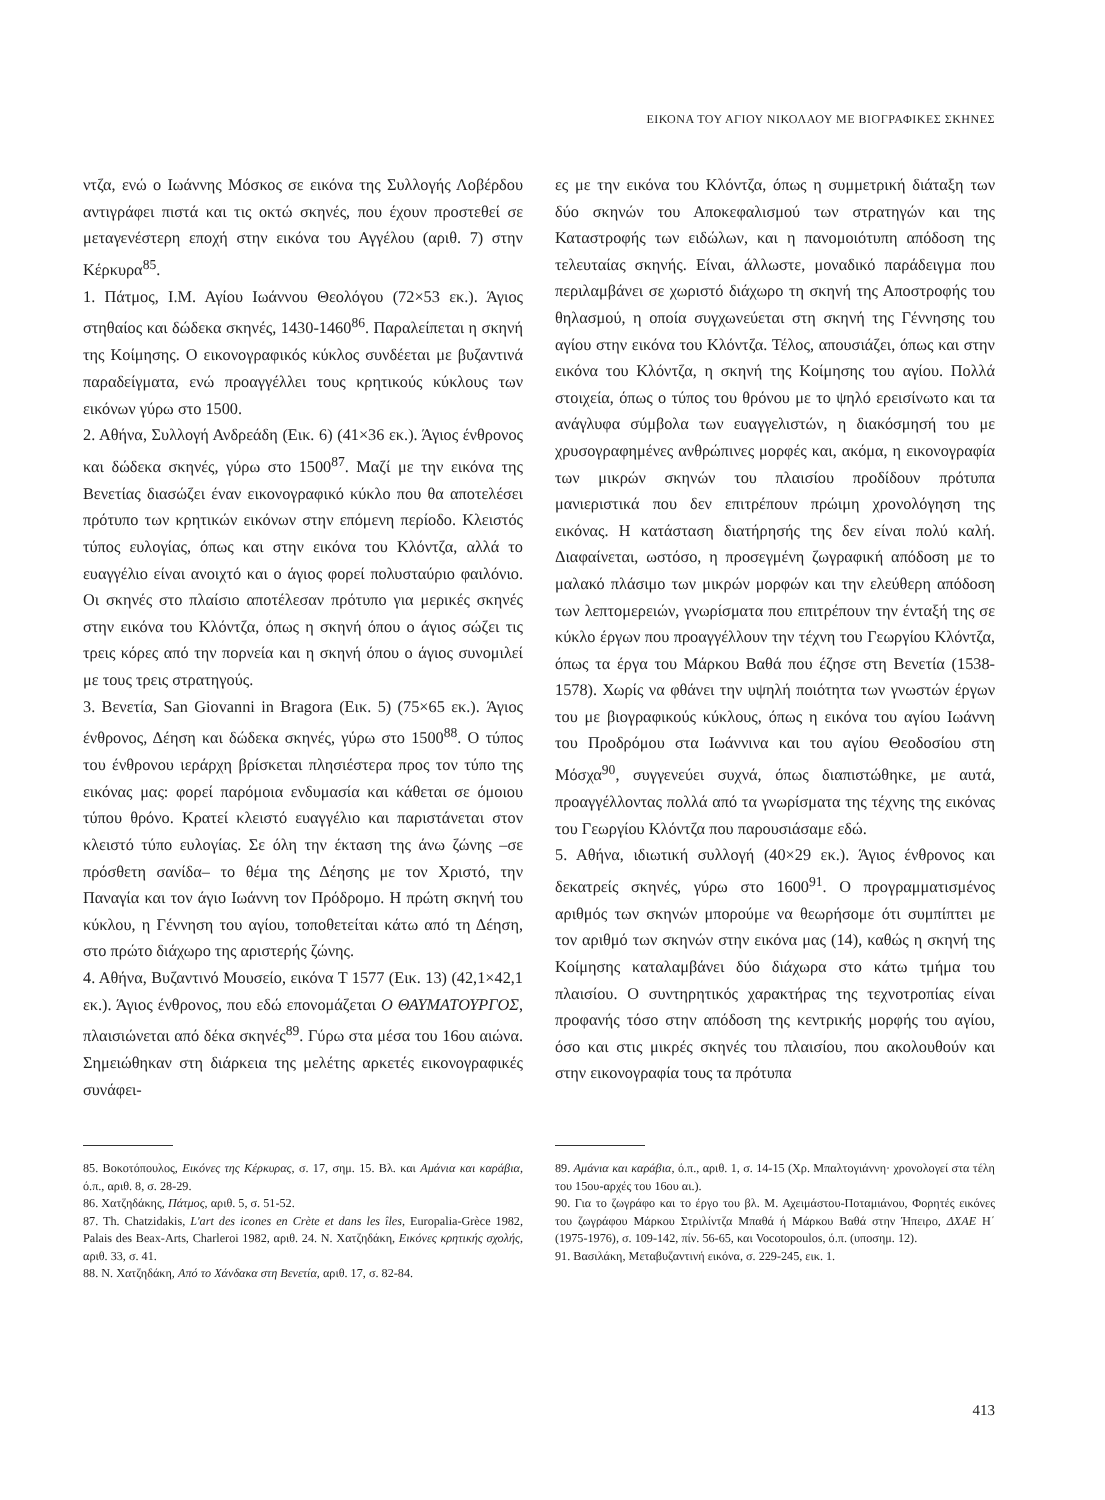ΕΙΚΟΝΑ ΤΟΥ ΑΓΙΟΥ ΝΙΚΟΛΑΟΥ ΜΕ ΒΙΟΓΡΑΦΙΚΕΣ ΣΚΗΝΕΣ
ντζα, ενώ ο Ιωάννης Μόσκος σε εικόνα της Συλλογής Λοβέρδου αντιγράφει πιστά και τις οκτώ σκηνές, που έχουν προστεθεί σε μεταγενέστερη εποχή στην εικόνα του Αγγέλου (αριθ. 7) στην Κέρκυρα<sup>85</sup>.
1. Πάτμος, Ι.Μ. Αγίου Ιωάννου Θεολόγου (72×53 εκ.). Άγιος στηθαίος και δώδεκα σκηνές, 1430-1460<sup>86</sup>. Παραλείπεται η σκηνή της Κοίμησης. Ο εικονογραφικός κύκλος συνδέεται με βυζαντινά παραδείγματα, ενώ προαγγέλλει τους κρητικούς κύκλους των εικόνων γύρω στο 1500.
2. Αθήνα, Συλλογή Ανδρεάδη (Εικ. 6) (41×36 εκ.). Άγιος ένθρονος και δώδεκα σκηνές, γύρω στο 1500<sup>87</sup>. Μαζί με την εικόνα της Βενετίας διασώζει έναν εικονογραφικό κύκλο που θα αποτελέσει πρότυπο των κρητικών εικόνων στην επόμενη περίοδο. Κλειστός τύπος ευλογίας, όπως και στην εικόνα του Κλόντζα, αλλά το ευαγγέλιο είναι ανοιχτό και ο άγιος φορεί πολυσταύριο φαιλόνιο. Οι σκηνές στο πλαίσιο αποτέλεσαν πρότυπο για μερικές σκηνές στην εικόνα του Κλόντζα, όπως η σκηνή όπου ο άγιος σώζει τις τρεις κόρες από την πορνεία και η σκηνή όπου ο άγιος συνομιλεί με τους τρεις στρατηγούς.
3. Βενετία, San Giovanni in Bragora (Εικ. 5) (75×65 εκ.). Άγιος ένθρονος, Δέηση και δώδεκα σκηνές, γύρω στο 1500<sup>88</sup>. Ο τύπος του ένθρονου ιεράρχη βρίσκεται πλησιέστερα προς τον τύπο της εικόνας μας: φορεί παρόμοια ενδυμασία και κάθεται σε όμοιου τύπου θρόνο. Κρατεί κλειστό ευαγγέλιο και παριστάνεται στον κλειστό τύπο ευλογίας. Σε όλη την έκταση της άνω ζώνης –σε πρόσθετη σανίδα– το θέμα της Δέησης με τον Χριστό, την Παναγία και τον άγιο Ιωάννη τον Πρόδρομο. Η πρώτη σκηνή του κύκλου, η Γέννηση του αγίου, τοποθετείται κάτω από τη Δέηση, στο πρώτο διάχωρο της αριστερής ζώνης.
4. Αθήνα, Βυζαντινό Μουσείο, εικόνα Τ 1577 (Εικ. 13) (42,1×42,1 εκ.). Άγιος ένθρονος, που εδώ επονομάζεται Ο ΘΑΥΜΑΤΟΥΡΓΟΣ, πλαισιώνεται από δέκα σκηνές<sup>89</sup>. Γύρω στα μέσα του 16ου αιώνα. Σημειώθηκαν στη διάρκεια της μελέτης αρκετές εικονογραφικές συνάφει-
ες με την εικόνα του Κλόντζα, όπως η συμμετρική διάταξη των δύο σκηνών του Αποκεφαλισμού των στρατηγών και της Καταστροφής των ειδώλων, και η πανομοιότυπη απόδοση της τελευταίας σκηνής. Είναι, άλλωστε, μοναδικό παράδειγμα που περιλαμβάνει σε χωριστό διάχωρο τη σκηνή της Αποστροφής του θηλασμού, η οποία συγχωνεύεται στη σκηνή της Γέννησης του αγίου στην εικόνα του Κλόντζα. Τέλος, απουσιάζει, όπως και στην εικόνα του Κλόντζα, η σκηνή της Κοίμησης του αγίου. Πολλά στοιχεία, όπως ο τύπος του θρόνου με το ψηλό ερεισίνωτο και τα ανάγλυφα σύμβολα των ευαγγελιστών, η διακόσμησή του με χρυσογραφημένες ανθρώπινες μορφές και, ακόμα, η εικονογραφία των μικρών σκηνών του πλαισίου προδίδουν πρότυπα μανιεριστικά που δεν επιτρέπουν πρώιμη χρονολόγηση της εικόνας. Η κατάσταση διατήρησής της δεν είναι πολύ καλή. Διαφαίνεται, ωστόσο, η προσεγμένη ζωγραφική απόδοση με το μαλακό πλάσιμο των μικρών μορφών και την ελεύθερη απόδοση των λεπτομερειών, γνωρίσματα που επιτρέπουν την ένταξή της σε κύκλο έργων που προαγγέλλουν την τέχνη του Γεωργίου Κλόντζα, όπως τα έργα του Μάρκου Βαθά που έζησε στη Βενετία (1538-1578). Χωρίς να φθάνει την υψηλή ποιότητα των γνωστών έργων του με βιογραφικούς κύκλους, όπως η εικόνα του αγίου Ιωάννη του Προδρόμου στα Ιωάννινα και του αγίου Θεοδοσίου στη Μόσχα<sup>90</sup>, συγγενεύει συχνά, όπως διαπιστώθηκε, με αυτά, προαγγέλλοντας πολλά από τα γνωρίσματα της τέχνης της εικόνας του Γεωργίου Κλόντζα που παρουσιάσαμε εδώ.
5. Αθήνα, ιδιωτική συλλογή (40×29 εκ.). Άγιος ένθρονος και δεκατρείς σκηνές, γύρω στο 1600<sup>91</sup>. Ο προγραμματισμένος αριθμός των σκηνών μπορούμε να θεωρήσομε ότι συμπίπτει με τον αριθμό των σκηνών στην εικόνα μας (14), καθώς η σκηνή της Κοίμησης καταλαμβάνει δύο διάχωρα στο κάτω τμήμα του πλαισίου. Ο συντηρητικός χαρακτήρας της τεχνοτροπίας είναι προφανής τόσο στην απόδοση της κεντρικής μορφής του αγίου, όσο και στις μικρές σκηνές του πλαισίου, που ακολουθούν και στην εικονογραφία τους τα πρότυπα
85. Βοκοτόπουλος, Εικόνες της Κέρκυρας, σ. 17, σημ. 15. Βλ. και Αμάνια και καράβια, ό.π., αριθ. 8, σ. 28-29.
86. Χατζηδάκης, Πάτμος, αριθ. 5, σ. 51-52.
87. Th. Chatzidakis, L'art des icones en Crète et dans les îles, Europalia-Grèce 1982, Palais des Beax-Arts, Charleroi 1982, αριθ. 24. Ν. Χατζηδάκη, Εικόνες κρητικής σχολής, αριθ. 33, σ. 41.
88. Ν. Χατζηδάκη, Από το Χάνδακα στη Βενετία, αριθ. 17, σ. 82-84.
89. Αμάνια και καράβια, ό.π., αριθ. 1, σ. 14-15 (Χρ. Μπαλτογιάννη· χρονολογεί στα τέλη του 15ου-αρχές του 16ου αι.).
90. Για το ζωγράφο και το έργο του βλ. Μ. Αχειμάστου-Ποταμιάνου, Φορητές εικόνες του ζωγράφου Μάρκου Στριλίντζα Μπαθά ή Μάρκου Βαθά στην Ήπειρο, ΔΧΑΕ Η΄ (1975-1976), σ. 109-142, πίν. 56-65, και Vocotopoulos, ό.π. (υποσημ. 12).
91. Βασιλάκη, Μεταβυζαντινή εικόνα, σ. 229-245, εικ. 1.
413